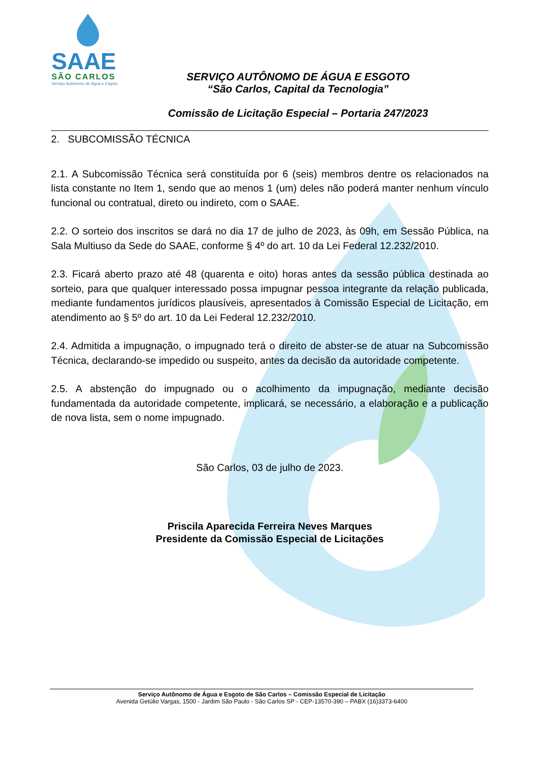SAAE
SÃO CARLOS
Serviço Autônomo de Água e Esgoto
SERVIÇO AUTÔNOMO DE ÁGUA E ESGOTO
“São Carlos, Capital da Tecnologia”
Comissão de Licitação Especial – Portaria 247/2023
2. SUBCOMISSÃO TÉCNICA
2.1. A Subcomissão Técnica será constituída por 6 (seis) membros dentre os relacionados na lista constante no Item 1, sendo que ao menos 1 (um) deles não poderá manter nenhum vínculo funcional ou contratual, direto ou indireto, com o SAAE.
2.2. O sorteio dos inscritos se dará no dia 17 de julho de 2023, às 09h, em Sessão Pública, na Sala Multiuso da Sede do SAAE, conforme § 4º do art. 10 da Lei Federal 12.232/2010.
2.3. Ficará aberto prazo até 48 (quarenta e oito) horas antes da sessão pública destinada ao sorteio, para que qualquer interessado possa impugnar pessoa integrante da relação publicada, mediante fundamentos jurídicos plausíveis, apresentados à Comissão Especial de Licitação, em atendimento ao § 5º do art. 10 da Lei Federal 12.232/2010.
2.4. Admitida a impugnação, o impugnado terá o direito de abster-se de atuar na Subcomissão Técnica, declarando-se impedido ou suspeito, antes da decisão da autoridade competente.
2.5. A abstenção do impugnado ou o acolhimento da impugnação, mediante decisão fundamentada da autoridade competente, implicará, se necessário, a elaboração e a publicação de nova lista, sem o nome impugnado.
São Carlos, 03 de julho de 2023.
Priscila Aparecida Ferreira Neves Marques
Presidente da Comissão Especial de Licitações
Serviço Autônomo de Água e Esgoto de São Carlos – Comissão Especial de Licitação
Avenida Getúlio Vargas, 1500 - Jardim São Paulo - São Carlos SP - CEP-13570-390 – PABX (16)3373-6400